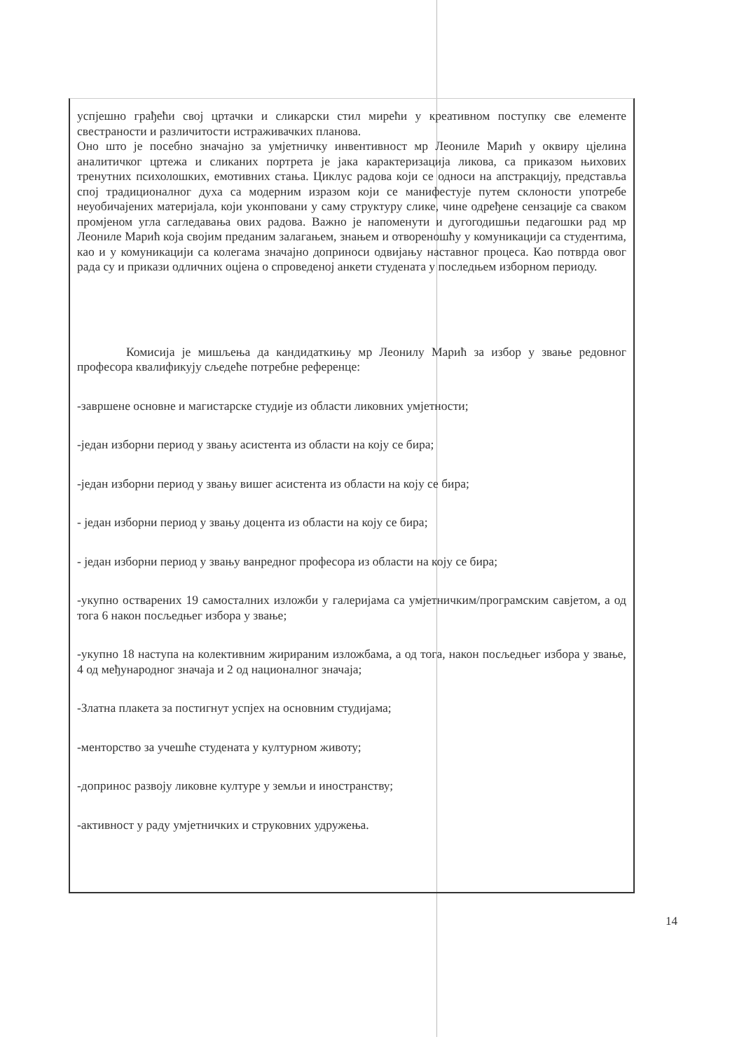успјешно грађећи свој цртачки и сликарски стил мирећи у креативном поступку све елементе свестраности и различитости истраживачких планова.
Оно што је посебно значајно за умјетничку инвентивност мр Леониле Марић у оквиру цјелина аналитичког цртежа и сликаних портрета је јака карактеризација ликова, са приказом њихових тренутних психолошких, емотивних стања. Циклус радова који се односи на апстракцију, представља спој традиционалног духа са модерним изразом који се манифестује путем склоности употребе неуобичајених материјала, који уконповани у саму структуру слике, чине одређене сензације са сваком промјеном угла сагледавања ових радова. Важно је напоменути и дугогодишњи педагошки рад мр Леониле Марић која својим преданим залагањем, знањем и отвореношћу у комуникацији са студентима, као и у комуникацији са колегама значајно доприноси одвијању наставног процеса. Као потврда овог рада су и прикази одличних оцјена о спроведеној анкети студената у последњем изборном периоду.
Комисија је мишљења да кандидаткињу мр Леонилу Марић за избор у звање редовног професора квалификују сљедеће потребне референце:
-завршене основне и магистарске студије из области ликовних умјетности;
-један изборни период у звању асистента из области на коју се бира;
-један изборни период у звању вишег асистента из области на коју се бира;
- један изборни период у звању доцента из области на коју се бира;
- један изборни период у звању ванредног професора из области на коју се бира;
-укупно остварених 19 самосталних изложби у галеријама са умјетничким/програмским савјетом, а од тога 6 након посљедњег избора у звање;
-укупно 18 наступа на колективним жирираним изложбама, а од тога, након посљедњег избора у звање, 4 од међународног значаја и 2 од националног значаја;
-Златна плакета за постигнут успјех на основним студијама;
-менторство за учешће студената у културном животу;
-допринос развоју ликовне културе у земљи и иностранству;
-активност у раду умјетничких и струковних удружења.
14